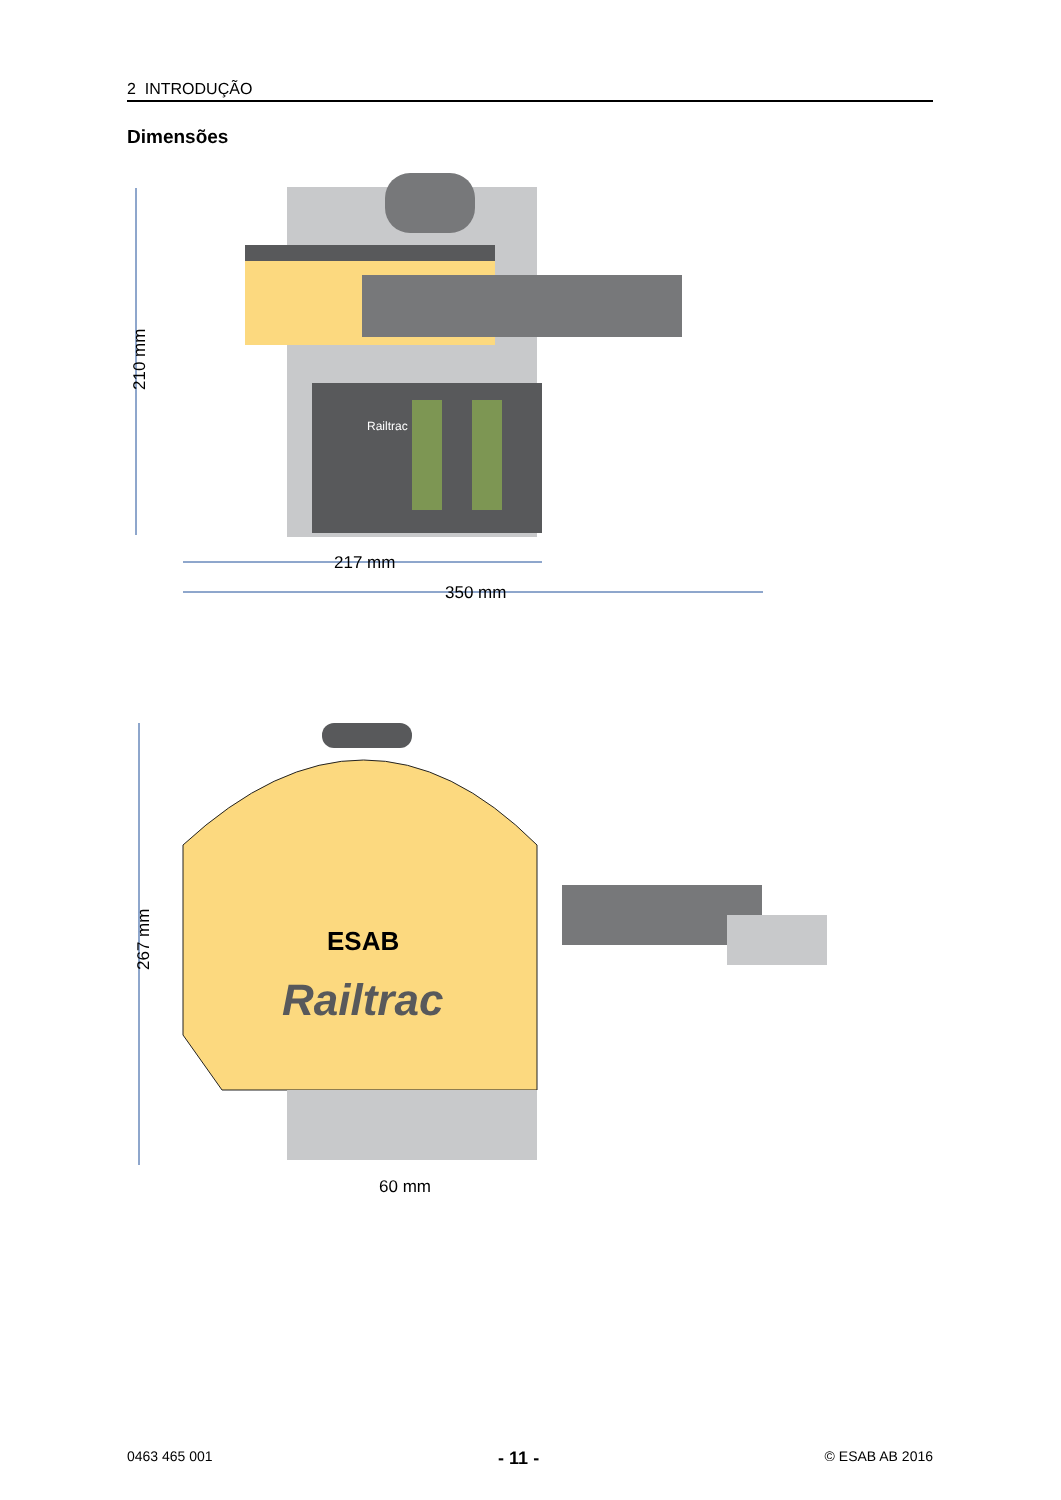2 INTRODUÇÃO
Dimensões
210 mm
Railtrac
217 mm
350 mm
267 mm
ESAB
Railtrac
60 mm
0463 465 001 - 11 - © ESAB AB 2016